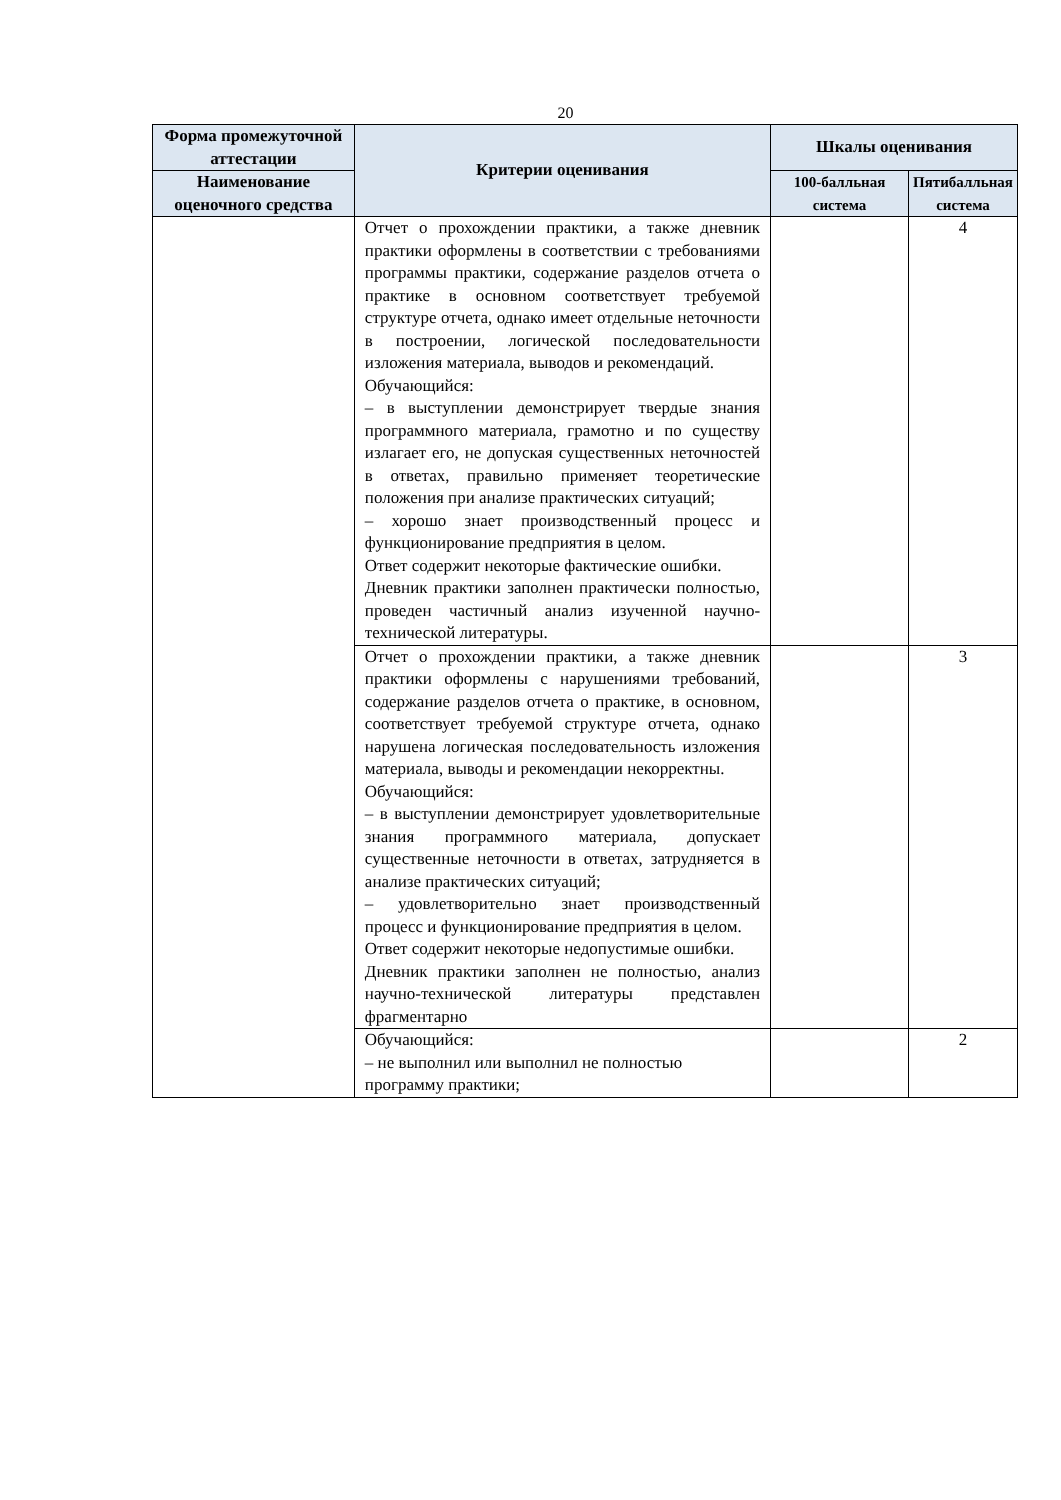20
| Форма промежуточной аттестации | Критерии оценивания | Шкалы оценивания | |
| --- | --- | --- | --- |
| Наименование оценочного средства | | 100-балльная система | Пятибалльная система |
| | Отчет о прохождении практики, а также дневник практики оформлены в соответствии с требованиями программы практики, содержание разделов отчета о практике в основном соответствует требуемой структуре отчета, однако имеет отдельные неточности в построении, логической последовательности изложения материала, выводов и рекомендаций. Обучающийся: – в выступлении демонстрирует твердые знания программного материала, грамотно и по существу излагает его, не допуская существенных неточностей в ответах, правильно применяет теоретические положения при анализе практических ситуаций; – хорошо знает производственный процесс и функционирование предприятия в целом. Ответ содержит некоторые фактические ошибки. Дневник практики заполнен практически полностью, проведен частичный анализ изученной научно-технической литературы. | | 4 |
| | Отчет о прохождении практики, а также дневник практики оформлены с нарушениями требований, содержание разделов отчета о практике, в основном, соответствует требуемой структуре отчета, однако нарушена логическая последовательность изложения материала, выводы и рекомендации некорректны. Обучающийся: – в выступлении демонстрирует удовлетворительные знания программного материала, допускает существенные неточности в ответах, затрудняется в анализе практических ситуаций; – удовлетворительно знает производственный процесс и функционирование предприятия в целом. Ответ содержит некоторые недопустимые ошибки. Дневник практики заполнен не полностью, анализ научно-технической литературы представлен фрагментарно | | 3 |
| | Обучающийся: – не выполнил или выполнил не полностью программу практики; | | 2 |